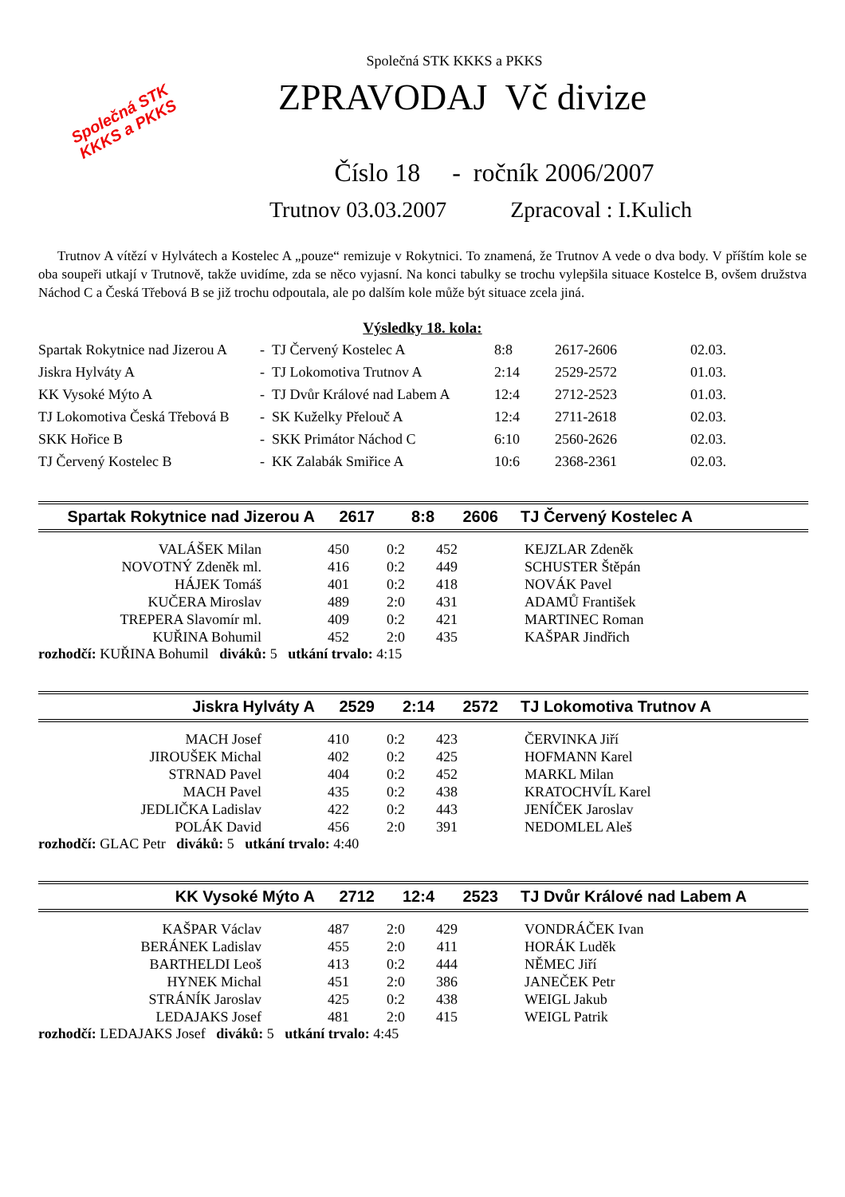Společná STK
KKKS a PKKS
Společná STK KKKS a PKKS
ZPRAVODAJ Vč divize
Číslo 18 - ročník 2006/2007
Trutnov 03.03.2007 Zpracoval : I.Kulich
Trutnov A vítězí v Hylvátech a Kostelec A „pouze“ remizuje v Rokytnici. To znamená, že Trutnov A vede o dva body. V příštím kole se oba soupeři utkají v Trutnově, takže uvidíme, zda se něco vyjasní. Na konci tabulky se trochu vylepšila situace Kostelce B, ovšem družstva Náchod C a Česká Třebová B se již trochu odpoutala, ale po dalším kole může být situace zcela jiná.
Výsledky 18. kola:
| Spartak Rokytnice nad Jizerou A | - TJ Červený Kostelec A | 8:8 | 2617-2606 | 02.03. |
| Jiskra Hylváty A | - TJ Lokomotiva Trutnov A | 2:14 | 2529-2572 | 01.03. |
| KK Vysoké Mýto A | - TJ Dvůr Králové nad Labem A | 12:4 | 2712-2523 | 01.03. |
| TJ Lokomotiva Česká Třebová B | - SK Kuželky Přelouč A | 12:4 | 2711-2618 | 02.03. |
| SKK Hořice B | - SKK Primátor Náchod C | 6:10 | 2560-2626 | 02.03. |
| TJ Červený Kostelec B | - KK Zalabák Smiřice A | 10:6 | 2368-2361 | 02.03. |
Spartak Rokytnice nad Jizerou A 2617 8:8 2606 TJ Červený Kostelec A
| VALÁŠEK Milan | 450 | 0:2 | 452 | KEJZLAR Zdeněk |
| NOVOTNÝ Zdeněk ml. | 416 | 0:2 | 449 | SCHUSTER Štěpán |
| HÁJEK Tomáš | 401 | 0:2 | 418 | NOVÁK Pavel |
| KUČERA Miroslav | 489 | 2:0 | 431 | ADAMŮ František |
| TREPERA Slavomír ml. | 409 | 0:2 | 421 | MARTINEC Roman |
| KUŘINA Bohumil | 452 | 2:0 | 435 | KAŠPAR Jindřich |
rozhodčí: KUŘINA Bohumil diváků: 5 utkání trvalo: 4:15
Jiskra Hylváty A 2529 2:14 2572 TJ Lokomotiva Trutnov A
| MACH Josef | 410 | 0:2 | 423 | ČERVINKA Jiří |
| JIROUŠEK Michal | 402 | 0:2 | 425 | HOFMANN Karel |
| STRNAD Pavel | 404 | 0:2 | 452 | MARKL Milan |
| MACH Pavel | 435 | 0:2 | 438 | KRATOCHVÍL Karel |
| JEDLIČKA Ladislav | 422 | 0:2 | 443 | JENÍČEK Jaroslav |
| POLÁK David | 456 | 2:0 | 391 | NEDOMLEL Aleš |
rozhodčí: GLAC Petr diváků: 5 utkání trvalo: 4:40
KK Vysoké Mýto A 2712 12:4 2523 TJ Dvůr Králové nad Labem A
| KAŠPAR Václav | 487 | 2:0 | 429 | VONDRÁČEK Ivan |
| BERÁNEK Ladislav | 455 | 2:0 | 411 | HORÁK Luděk |
| BARTHELDI Leoš | 413 | 0:2 | 444 | NĚMEC Jiří |
| HYNEK Michal | 451 | 2:0 | 386 | JANEČEK Petr |
| STRÁNÍK Jaroslav | 425 | 0:2 | 438 | WEIGL Jakub |
| LEDAJAKS Josef | 481 | 2:0 | 415 | WEIGL Patrik |
rozhodčí: LEDAJAKS Josef diváků: 5 utkání trvalo: 4:45